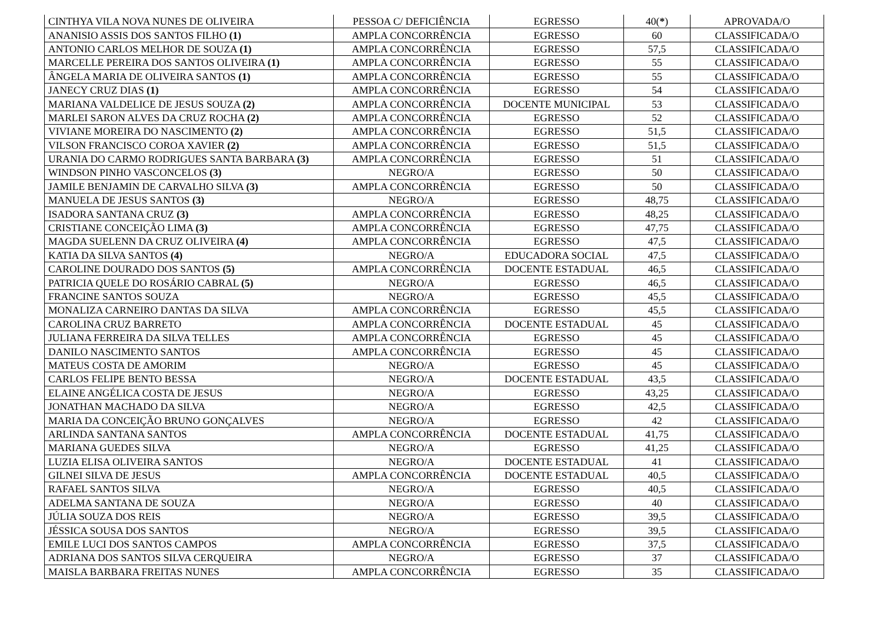| CINTHYA VILA NOVA NUNES DE OLIVEIRA | PESSOA C/ DEFICIÊNCIA | EGRESSO | 40( * ) | APROVADA/O |
| ANANISIO ASSIS DOS SANTOS FILHO (1) | AMPLA CONCORRÊNCIA | EGRESSO | 60 | CLASSIFICADA/O |
| ANTONIO CARLOS MELHOR DE SOUZA (1) | AMPLA CONCORRÊNCIA | EGRESSO | 57,5 | CLASSIFICADA/O |
| MARCELLE PEREIRA DOS SANTOS OLIVEIRA (1) | AMPLA CONCORRÊNCIA | EGRESSO | 55 | CLASSIFICADA/O |
| ÂNGELA MARIA DE OLIVEIRA SANTOS (1) | AMPLA CONCORRÊNCIA | EGRESSO | 55 | CLASSIFICADA/O |
| JANECY CRUZ DIAS (1) | AMPLA CONCORRÊNCIA | EGRESSO | 54 | CLASSIFICADA/O |
| MARIANA VALDELICE DE JESUS SOUZA (2) | AMPLA CONCORRÊNCIA | DOCENTE MUNICIPAL | 53 | CLASSIFICADA/O |
| MARLEI SARON ALVES DA CRUZ ROCHA (2) | AMPLA CONCORRÊNCIA | EGRESSO | 52 | CLASSIFICADA/O |
| VIVIANE MOREIRA DO NASCIMENTO (2) | AMPLA CONCORRÊNCIA | EGRESSO | 51,5 | CLASSIFICADA/O |
| VILSON FRANCISCO COROA XAVIER (2) | AMPLA CONCORRÊNCIA | EGRESSO | 51,5 | CLASSIFICADA/O |
| URANIA DO CARMO RODRIGUES SANTA BARBARA (3) | AMPLA CONCORRÊNCIA | EGRESSO | 51 | CLASSIFICADA/O |
| WINDSON PINHO VASCONCELOS (3) | NEGRO/A | EGRESSO | 50 | CLASSIFICADA/O |
| JAMILE BENJAMIN DE CARVALHO SILVA (3) | AMPLA CONCORRÊNCIA | EGRESSO | 50 | CLASSIFICADA/O |
| MANUELA DE JESUS SANTOS (3) | NEGRO/A | EGRESSO | 48,75 | CLASSIFICADA/O |
| ISADORA SANTANA CRUZ (3) | AMPLA CONCORRÊNCIA | EGRESSO | 48,25 | CLASSIFICADA/O |
| CRISTIANE CONCEIÇÃO LIMA (3) | AMPLA CONCORRÊNCIA | EGRESSO | 47,75 | CLASSIFICADA/O |
| MAGDA SUELENN DA CRUZ OLIVEIRA (4) | AMPLA CONCORRÊNCIA | EGRESSO | 47,5 | CLASSIFICADA/O |
| KATIA DA SILVA SANTOS (4) | NEGRO/A | EDUCADORA SOCIAL | 47,5 | CLASSIFICADA/O |
| CAROLINE DOURADO DOS SANTOS (5) | AMPLA CONCORRÊNCIA | DOCENTE ESTADUAL | 46,5 | CLASSIFICADA/O |
| PATRICIA QUELE DO ROSÁRIO CABRAL (5) | NEGRO/A | EGRESSO | 46,5 | CLASSIFICADA/O |
| FRANCINE SANTOS SOUZA | NEGRO/A | EGRESSO | 45,5 | CLASSIFICADA/O |
| MONALIZA CARNEIRO DANTAS DA SILVA | AMPLA CONCORRÊNCIA | EGRESSO | 45,5 | CLASSIFICADA/O |
| CAROLINA CRUZ BARRETO | AMPLA CONCORRÊNCIA | DOCENTE ESTADUAL | 45 | CLASSIFICADA/O |
| JULIANA FERREIRA DA SILVA TELLES | AMPLA CONCORRÊNCIA | EGRESSO | 45 | CLASSIFICADA/O |
| DANILO NASCIMENTO SANTOS | AMPLA CONCORRÊNCIA | EGRESSO | 45 | CLASSIFICADA/O |
| MATEUS COSTA DE AMORIM | NEGRO/A | EGRESSO | 45 | CLASSIFICADA/O |
| CARLOS FELIPE BENTO BESSA | NEGRO/A | DOCENTE ESTADUAL | 43,5 | CLASSIFICADA/O |
| ELAINE ANGÉLICA COSTA DE JESUS | NEGRO/A | EGRESSO | 43,25 | CLASSIFICADA/O |
| JONATHAN MACHADO DA SILVA | NEGRO/A | EGRESSO | 42,5 | CLASSIFICADA/O |
| MARIA DA CONCEIÇÃO BRUNO GONÇALVES | NEGRO/A | EGRESSO | 42 | CLASSIFICADA/O |
| ARLINDA SANTANA SANTOS | AMPLA CONCORRÊNCIA | DOCENTE ESTADUAL | 41,75 | CLASSIFICADA/O |
| MARIANA GUEDES SILVA | NEGRO/A | EGRESSO | 41,25 | CLASSIFICADA/O |
| LUZIA ELISA OLIVEIRA SANTOS | NEGRO/A | DOCENTE ESTADUAL | 41 | CLASSIFICADA/O |
| GILNEI SILVA DE JESUS | AMPLA CONCORRÊNCIA | DOCENTE ESTADUAL | 40,5 | CLASSIFICADA/O |
| RAFAEL SANTOS SILVA | NEGRO/A | EGRESSO | 40,5 | CLASSIFICADA/O |
| ADELMA SANTANA DE SOUZA | NEGRO/A | EGRESSO | 40 | CLASSIFICADA/O |
| JÚLIA SOUZA DOS REIS | NEGRO/A | EGRESSO | 39,5 | CLASSIFICADA/O |
| JÉSSICA SOUSA DOS SANTOS | NEGRO/A | EGRESSO | 39,5 | CLASSIFICADA/O |
| EMILE LUCI DOS SANTOS CAMPOS | AMPLA CONCORRÊNCIA | EGRESSO | 37,5 | CLASSIFICADA/O |
| ADRIANA DOS SANTOS SILVA CERQUEIRA | NEGRO/A | EGRESSO | 37 | CLASSIFICADA/O |
| MAISLA BARBARA FREITAS NUNES | AMPLA CONCORRÊNCIA | EGRESSO | 35 | CLASSIFICADA/O |